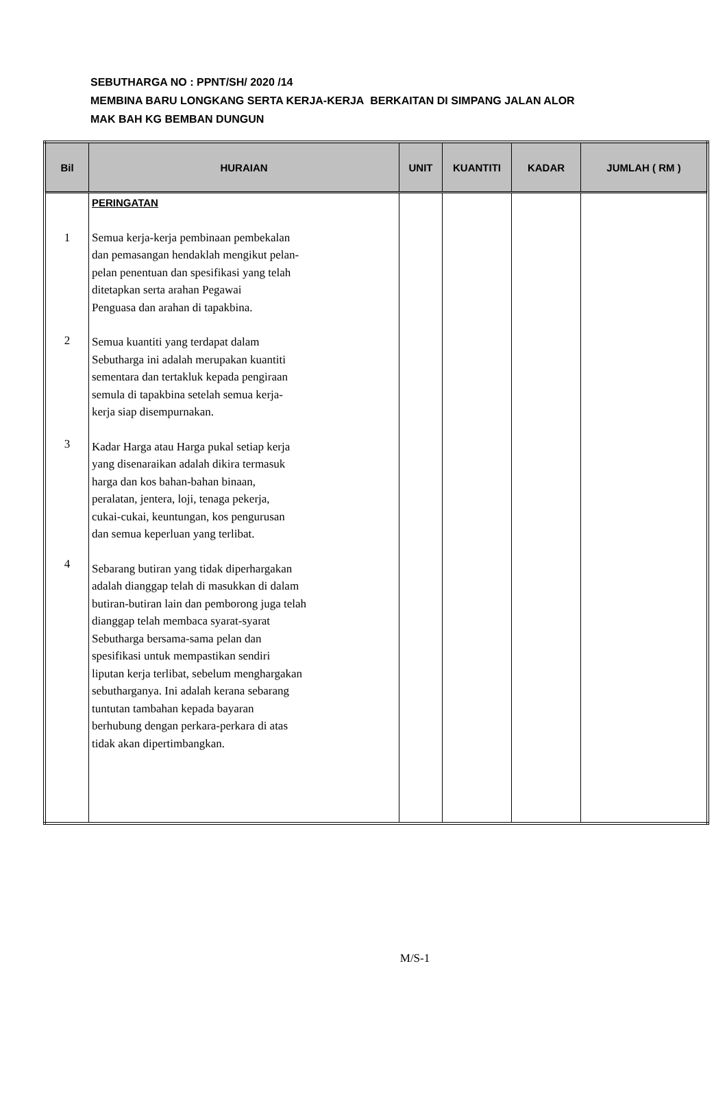SEBUTHARGA NO : PPNT/SH/ 2020 /14
MEMBINA BARU LONGKANG SERTA KERJA-KERJA BERKAITAN DI SIMPANG JALAN ALOR
MAK BAH KG BEMBAN DUNGUN
| Bil | HURAIAN | UNIT | KUANTITI | KADAR | JUMLAH ( RM ) |
| --- | --- | --- | --- | --- | --- |
| 1 2 3 4 | PERINGATAN Semua kerja-kerja pembinaan pembekalan dan pemasangan hendaklah mengikut pelan- pelan penentuan dan spesifikasi yang telah ditetapkan serta arahan Pegawai Penguasa dan arahan di tapakbina. Semua kuantiti yang terdapat dalam Sebutharga ini adalah merupakan kuantiti sementara dan tertakluk kepada pengiraan semula di tapakbina setelah semua kerja- kerja siap disempurnakan. Kadar Harga atau Harga pukal setiap kerja yang disenaraikan adalah dikira termasuk harga dan kos bahan-bahan binaan, peralatan, jentera, loji, tenaga pekerja, cukai-cukai, keuntungan, kos pengurusan dan semua keperluan yang terlibat. Sebarang butiran yang tidak diperhargakan adalah dianggap telah di masukkan di dalam butiran-butiran lain dan pemborong juga telah dianggap telah membaca syarat-syarat Sebutharga bersama-sama pelan dan spesifikasi untuk mempastikan sendiri liputan kerja terlibat, sebelum menghargakan sebutharganya. Ini adalah kerana sebarang tuntutan tambahan kepada bayaran berhubung dengan perkara-perkara di atas tidak akan dipertimbangkan. | | | | |
M/S-1